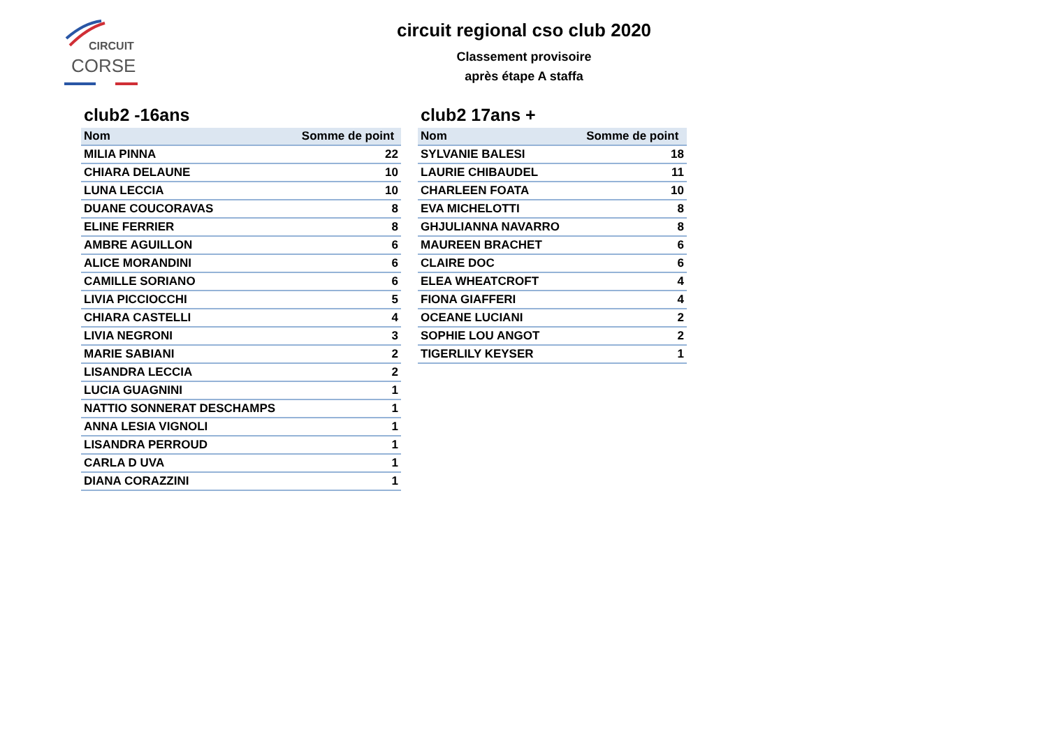CIRCUIT
CORSE
circuit regional cso club 2020
Classement provisoire
après étape A staffa
club2 -16ans
| Nom | Somme de point |
| --- | --- |
| MILIA PINNA | 22 |
| CHIARA DELAUNE | 10 |
| LUNA LECCIA | 10 |
| DUANE COUCORAVAS | 8 |
| ELINE FERRIER | 8 |
| AMBRE AGUILLON | 6 |
| ALICE MORANDINI | 6 |
| CAMILLE SORIANO | 6 |
| LIVIA PICCIOCCHI | 5 |
| CHIARA CASTELLI | 4 |
| LIVIA NEGRONI | 3 |
| MARIE SABIANI | 2 |
| LISANDRA LECCIA | 2 |
| LUCIA GUAGNINI | 1 |
| NATTIO SONNERAT DESCHAMPS | 1 |
| ANNA LESIA VIGNOLI | 1 |
| LISANDRA PERROUD | 1 |
| CARLA D UVA | 1 |
| DIANA CORAZZINI | 1 |
club2 17ans +
| Nom | Somme de point |
| --- | --- |
| SYLVANIE BALESI | 18 |
| LAURIE CHIBAUDEL | 11 |
| CHARLEEN FOATA | 10 |
| EVA MICHELOTTI | 8 |
| GHJULIANNA NAVARRO | 8 |
| MAUREEN BRACHET | 6 |
| CLAIRE DOC | 6 |
| ELEA WHEATCROFT | 4 |
| FIONA GIAFFERI | 4 |
| OCEANE LUCIANI | 2 |
| SOPHIE LOU ANGOT | 2 |
| TIGERLILY KEYSER | 1 |